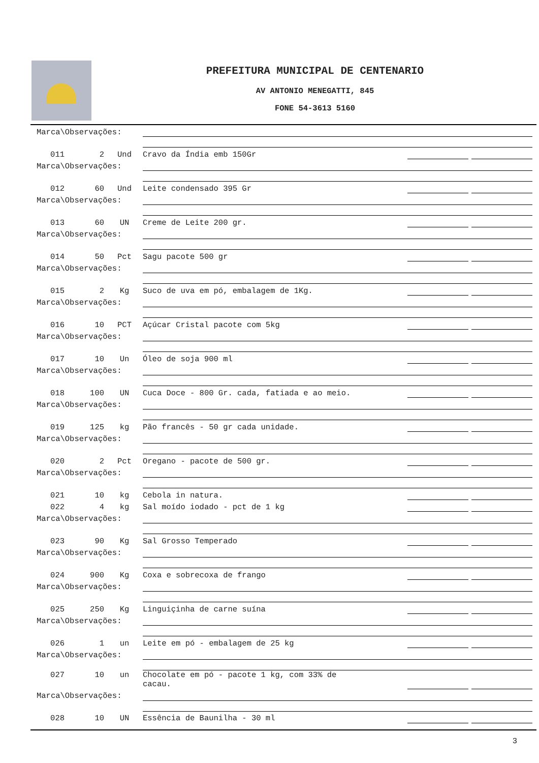PREFEITURA MUNICIPAL DE CENTENARIO
AV ANTONIO MENEGATTI, 845
FONE 54-3613 5160
| Marca\Observações: | | | | | | |
| 011 | 2 | Und | Cravo da Índia emb 150Gr | | | |
| Marca\Observações: | | | | | | |
| 012 | 60 | Und | Leite condensado 395 Gr | | | |
| Marca\Observações: | | | | | | |
| 013 | 60 | UN | Creme de Leite 200 gr. | | | |
| Marca\Observações: | | | | | | |
| 014 | 50 | Pct | Sagu pacote 500 gr | | | |
| Marca\Observações: | | | | | | |
| 015 | 2 | Kg | Suco de uva em pó, embalagem de 1Kg. | | | |
| Marca\Observações: | | | | | | |
| 016 | 10 | PCT | Açúcar Cristal pacote com 5kg | | | |
| Marca\Observações: | | | | | | |
| 017 | 10 | Un | Óleo de soja 900 ml | | | |
| Marca\Observações: | | | | | | |
| 018 | 100 | UN | Cuca Doce - 800 Gr. cada, fatiada e ao meio. | | | |
| Marca\Observações: | | | | | | |
| 019 | 125 | kg | Pão francês - 50 gr cada unidade. | | | |
| Marca\Observações: | | | | | | |
| 020 | 2 | Pct | Oregano - pacote de 500 gr. | | | |
| Marca\Observações: | | | | | | |
| 021 | 10 | kg | Cebola in natura. | | | |
| 022 | 4 | kg | Sal moído iodado - pct de 1 kg | | | |
| Marca\Observações: | | | | | | |
| 023 | 90 | Kg | Sal Grosso Temperado | | | |
| Marca\Observações: | | | | | | |
| 024 | 900 | Kg | Coxa e sobrecoxa de frango | | | |
| Marca\Observações: | | | | | | |
| 025 | 250 | Kg | Linguiçinha de carne suína | | | |
| Marca\Observações: | | | | | | |
| 026 | 1 | un | Leite em pó - embalagem de 25 kg | | | |
| Marca\Observações: | | | | | | |
| 027 | 10 | un | Chocolate em pó - pacote 1 kg, com 33% de cacau. | | | |
| Marca\Observações: | | | | | | |
| 028 | 10 | UN | Essência de Baunilha - 30 ml | | | |
3